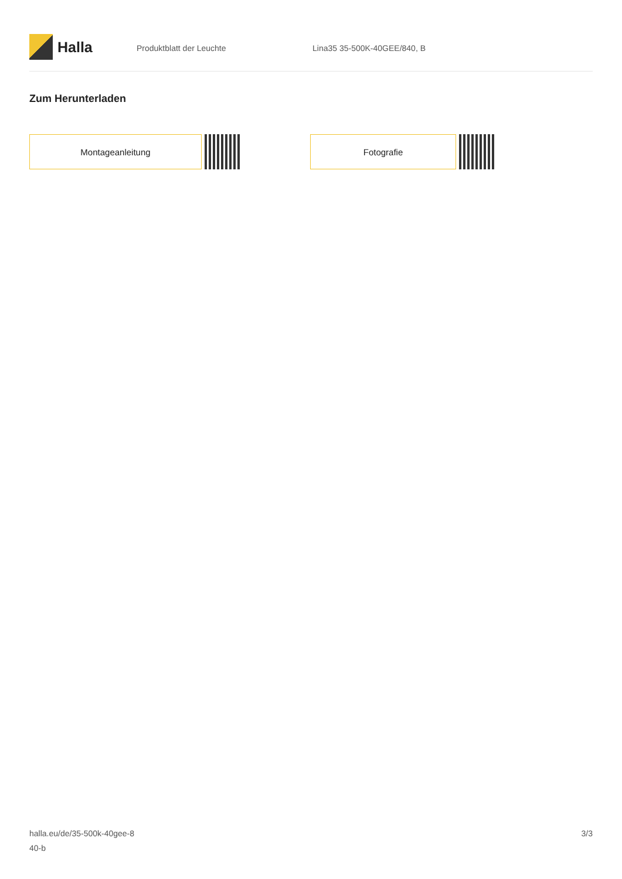Halla
Produktblatt der Leuchte Lina35 35-500K-40GEE/840, B
Zum Herunterladen
Montageanleitung Fotografie
halla.eu/de/35-500k-40gee-8
40-b
3/3